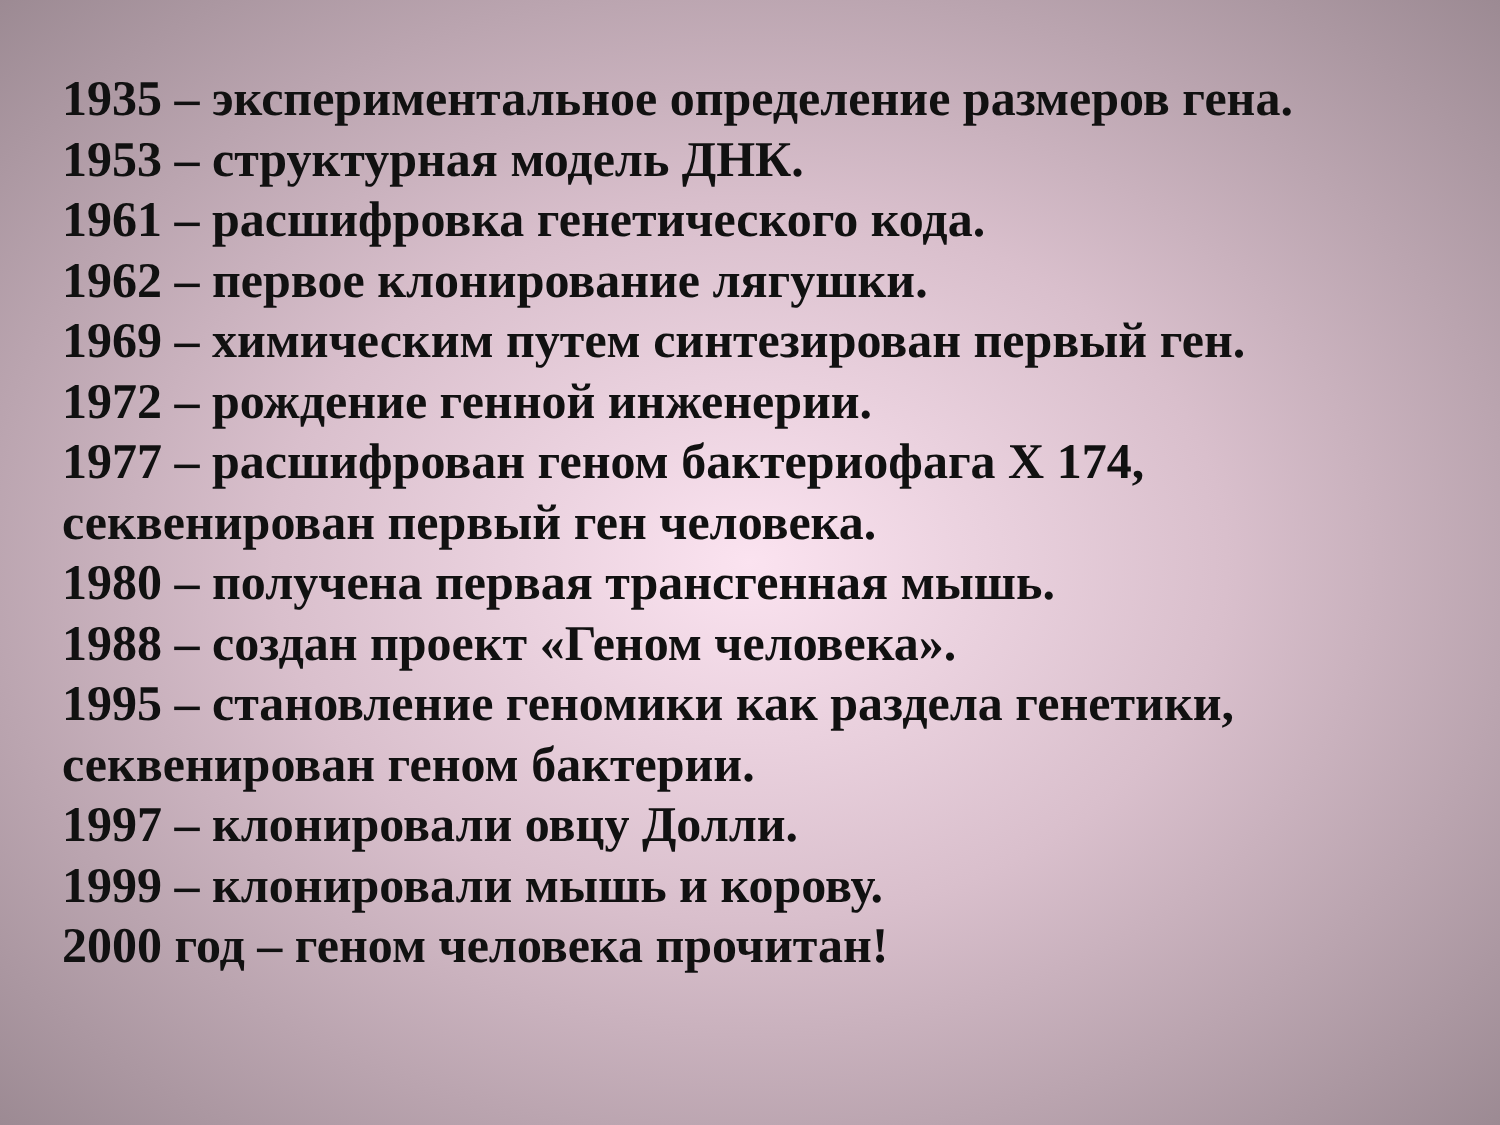1935 – экспериментальное определение размеров гена.
1953 – структурная модель ДНК.
1961 – расшифровка генетического кода.
1962 – первое клонирование лягушки.
1969 – химическим путем синтезирован первый ген.
1972 – рождение генной инженерии.
1977 – расшифрован геном бактериофага Х 174, секвенирован первый ген человека.
1980 – получена первая трансгенная мышь.
1988 – создан проект «Геном человека».
1995 – становление геномики как раздела генетики, секвенирован геном бактерии.
1997 – клонировали овцу Долли.
1999 – клонировали мышь и корову.
2000 год – геном человека прочитан!